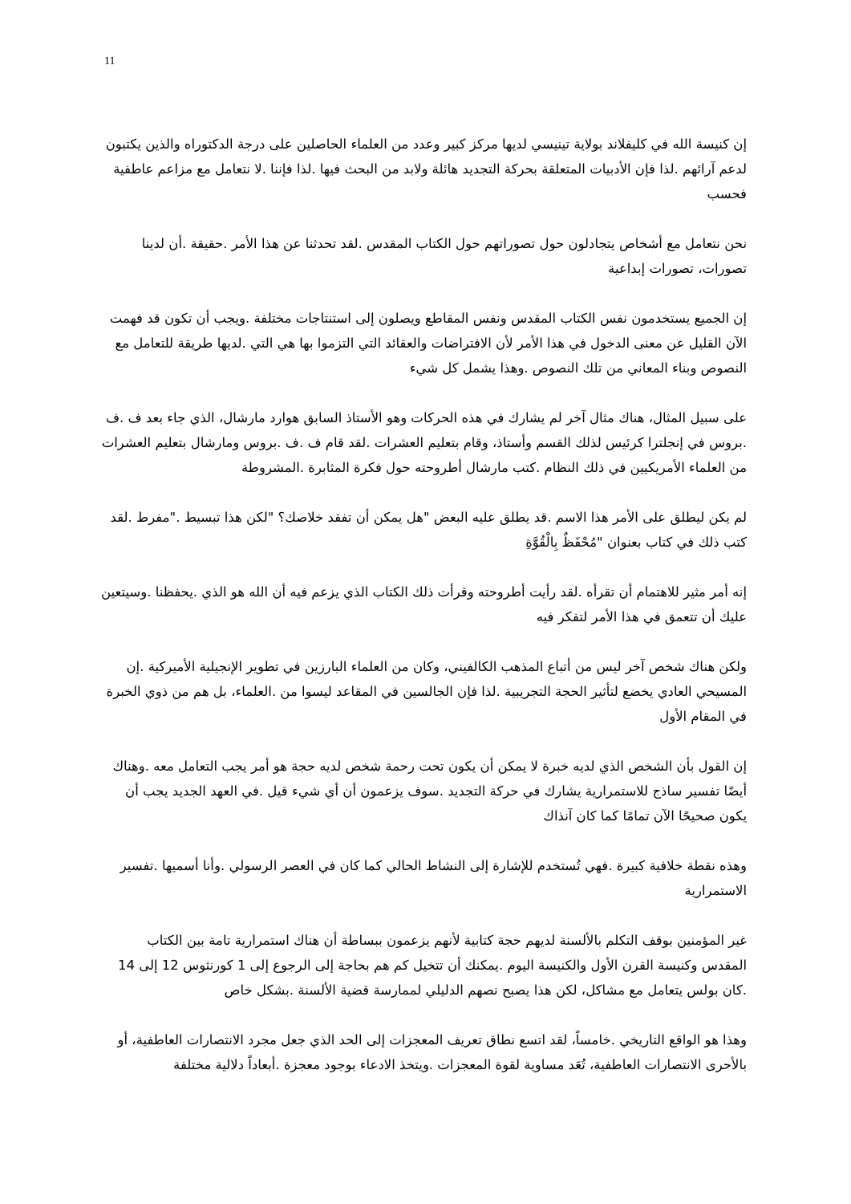11
إن كنيسة الله في كليفلاند بولاية تينيسي لديها مركز كبير وعدد من العلماء الحاصلين على درجة الدكتوراه والذين يكتبون لدعم آرائهم .لذا فإن الأدبيات المتعلقة بحركة التجديد هائلة ولابد من البحث فيها .لذا فإننا .لا نتعامل مع مزاعم عاطفية فحسب
نحن نتعامل مع أشخاص يتجادلون حول تصوراتهم حول الكتاب المقدس .لقد تحدثنا عن هذا الأمر .حقيقة .أن لدينا تصورات، تصورات إبداعية
إن الجميع يستخدمون نفس الكتاب المقدس ونفس المقاطع ويصلون إلى استنتاجات مختلفة .ويجب أن تكون قد فهمت الآن القليل عن معنى الدخول في هذا الأمر لأن الافتراضات والعقائد التي التزموا بها هي التي .لديها طريقة للتعامل مع النصوص وبناء المعاني من تلك النصوص .وهذا يشمل كل شيء
على سبيل المثال، هناك مثال آخر لم يشارك في هذه الحركات وهو الأستاذ السابق هوارد مارشال، الذي جاء بعد ف .ف .بروس في إنجلترا كرئيس لذلك القسم وأستاذ، وقام بتعليم العشرات .لقد قام ف .ف .بروس ومارشال بتعليم العشرات من العلماء الأمريكيين في ذلك النظام .كتب مارشال أطروحته حول فكرة المثابرة .المشروطة
لم يكن ليطلق على الأمر هذا الاسم .قد يطلق عليه البعض "هل يمكن أن تفقد خلاصك؟ "لكن هذا تبسيط ."مفرط .لقد كتب ذلك في كتاب بعنوان "مُحْفَظٌ بِالْقُوَّةِ
إنه أمر مثير للاهتمام أن تقرأه .لقد رأيت أطروحته وقرأت ذلك الكتاب الذي يزعم فيه أن الله هو الذي .يحفظنا .وسيتعين عليك أن تتعمق في هذا الأمر لتفكر فيه
ولكن هناك شخص آخر ليس من أتباع المذهب الكالفيني، وكان من العلماء البارزين في تطوير الإنجيلية الأميركية .إن المسيحي العادي يخضع لتأثير الحجة التجريبية .لذا فإن الجالسين في المقاعد ليسوا من .العلماء، بل هم من ذوي الخبرة في المقام الأول
إن القول بأن الشخص الذي لديه خبرة لا يمكن أن يكون تحت رحمة شخص لديه حجة هو أمر يجب التعامل معه .وهناك أيضًا تفسير ساذج للاستمرارية يشارك في حركة التجديد .سوف يزعمون أن أي شيء قيل .في العهد الجديد يجب أن يكون صحيحًا الآن تمامًا كما كان آنذاك
وهذه نقطة خلافية كبيرة .فهي تُستخدم للإشارة إلى النشاط الحالي كما كان في العصر الرسولي .وأنا أسميها .تفسير الاستمرارية
غير المؤمنين بوقف التكلم بالألسنة لديهم حجة كتابية لأنهم يزعمون ببساطة أن هناك استمرارية تامة بين الكتاب المقدس وكنيسة القرن الأول والكنيسة اليوم .يمكنك أن تتخيل كم هم بحاجة إلى الرجوع إلى 1 كورنثوس 12 إلى 14 .كان بولس يتعامل مع مشاكل، لكن هذا يصبح نصهم الدليلي لممارسة قضية الألسنة .بشكل خاص
وهذا هو الواقع التاريخي .خامساً، لقد اتسع نطاق تعريف المعجزات إلى الحد الذي جعل مجرد الانتصارات العاطفية، أو بالأحرى الانتصارات العاطفية، تُعَد مساوية لقوة المعجزات .ويتخذ الادعاء بوجود معجزة .أبعاداً دلالية مختلفة